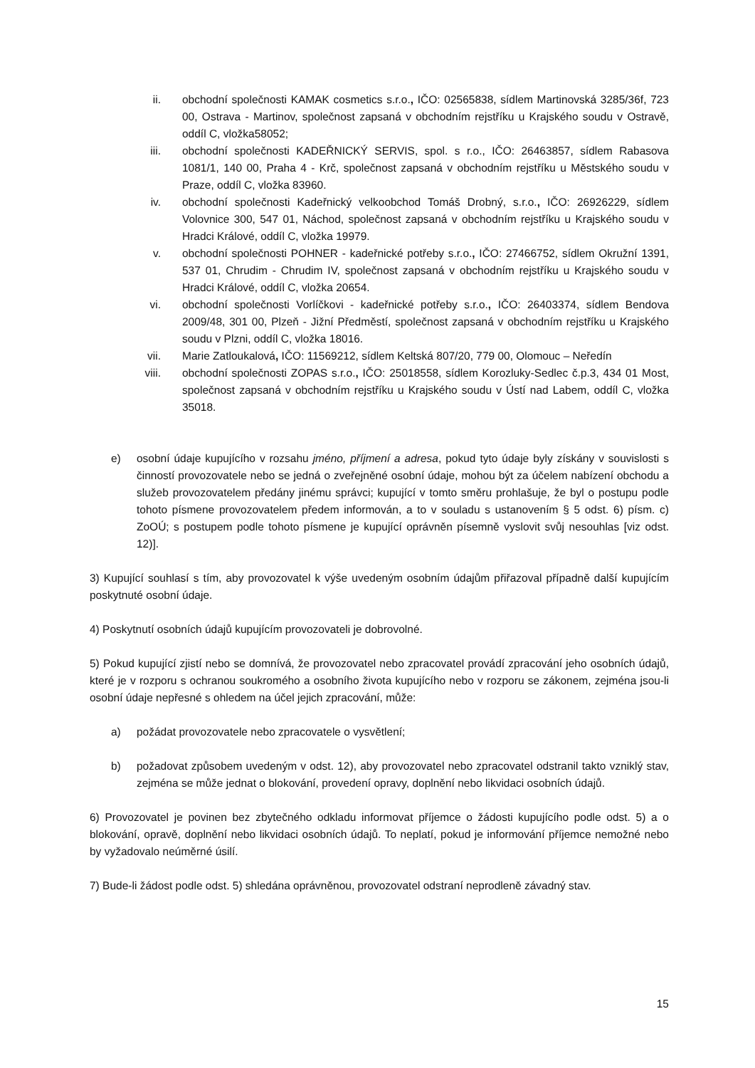ii. obchodní společnosti KAMAK cosmetics s.r.o., IČO: 02565838, sídlem Martinovská 3285/36f, 723 00, Ostrava - Martinov, společnost zapsaná v obchodním rejstříku u Krajského soudu v Ostravě, oddíl C, vložka58052;
iii. obchodní společnosti KADEŘNICKÝ SERVIS, spol. s r.o., IČO: 26463857, sídlem Rabasova 1081/1, 140 00, Praha 4 - Krč, společnost zapsaná v obchodním rejstříku u Městského soudu v Praze, oddíl C, vložka 83960.
iv. obchodní společnosti Kadeřnický velkoobchod Tomáš Drobný, s.r.o., IČO: 26926229, sídlem Volovnice 300, 547 01, Náchod, společnost zapsaná v obchodním rejstříku u Krajského soudu v Hradci Králové, oddíl C, vložka 19979.
v. obchodní společnosti POHNER - kadeřnické potřeby s.r.o., IČO: 27466752, sídlem Okružní 1391, 537 01, Chrudim - Chrudim IV, společnost zapsaná v obchodním rejstříku u Krajského soudu v Hradci Králové, oddíl C, vložka 20654.
vi. obchodní společnosti Vorlíčkovi - kadeřnické potřeby s.r.o., IČO: 26403374, sídlem Bendova 2009/48, 301 00, Plzeň - Jižní Předměstí, společnost zapsaná v obchodním rejstříku u Krajského soudu v Plzni, oddíl C, vložka 18016.
vii. Marie Zatloukalová, IČO: 11569212, sídlem Keltská 807/20, 779 00, Olomouc – Neředín
viii. obchodní společnosti ZOPAS s.r.o., IČO: 25018558, sídlem Korozluky-Sedlec č.p.3, 434 01 Most, společnost zapsaná v obchodním rejstříku u Krajského soudu v Ústí nad Labem, oddíl C, vložka 35018.
e) osobní údaje kupujícího v rozsahu jméno, příjmení a adresa, pokud tyto údaje byly získány v souvislosti s činností provozovatele nebo se jedná o zveřejněné osobní údaje, mohou být za účelem nabízení obchodu a služeb provozovatelem předány jinému správci; kupující v tomto směru prohlašuje, že byl o postupu podle tohoto písmene provozovatelem předem informován, a to v souladu s ustanovením § 5 odst. 6) písm. c) ZoOÚ; s postupem podle tohoto písmene je kupující oprávněn písemně vyslovit svůj nesouhlas [viz odst. 12)].
3) Kupující souhlasí s tím, aby provozovatel k výše uvedeným osobním údajům přiřazoval případně další kupujícím poskytnuté osobní údaje.
4) Poskytnutí osobních údajů kupujícím provozovateli je dobrovolné.
5) Pokud kupující zjistí nebo se domnívá, že provozovatel nebo zpracovatel provádí zpracování jeho osobních údajů, které je v rozporu s ochranou soukromého a osobního života kupujícího nebo v rozporu se zákonem, zejména jsou-li osobní údaje nepřesné s ohledem na účel jejich zpracování, může:
a) požádat provozovatele nebo zpracovatele o vysvětlení;
b) požadovat způsobem uvedeným v odst. 12), aby provozovatel nebo zpracovatel odstranil takto vzniklý stav, zejména se může jednat o blokování, provedení opravy, doplnění nebo likvidaci osobních údajů.
6) Provozovatel je povinen bez zbytečného odkladu informovat příjemce o žádosti kupujícího podle odst. 5) a o blokování, opravě, doplnění nebo likvidaci osobních údajů. To neplatí, pokud je informování příjemce nemožné nebo by vyžadovalo neúměrné úsilí.
7) Bude-li žádost podle odst. 5) shledána oprávněnou, provozovatel odstraní neprodleně závadný stav.
15